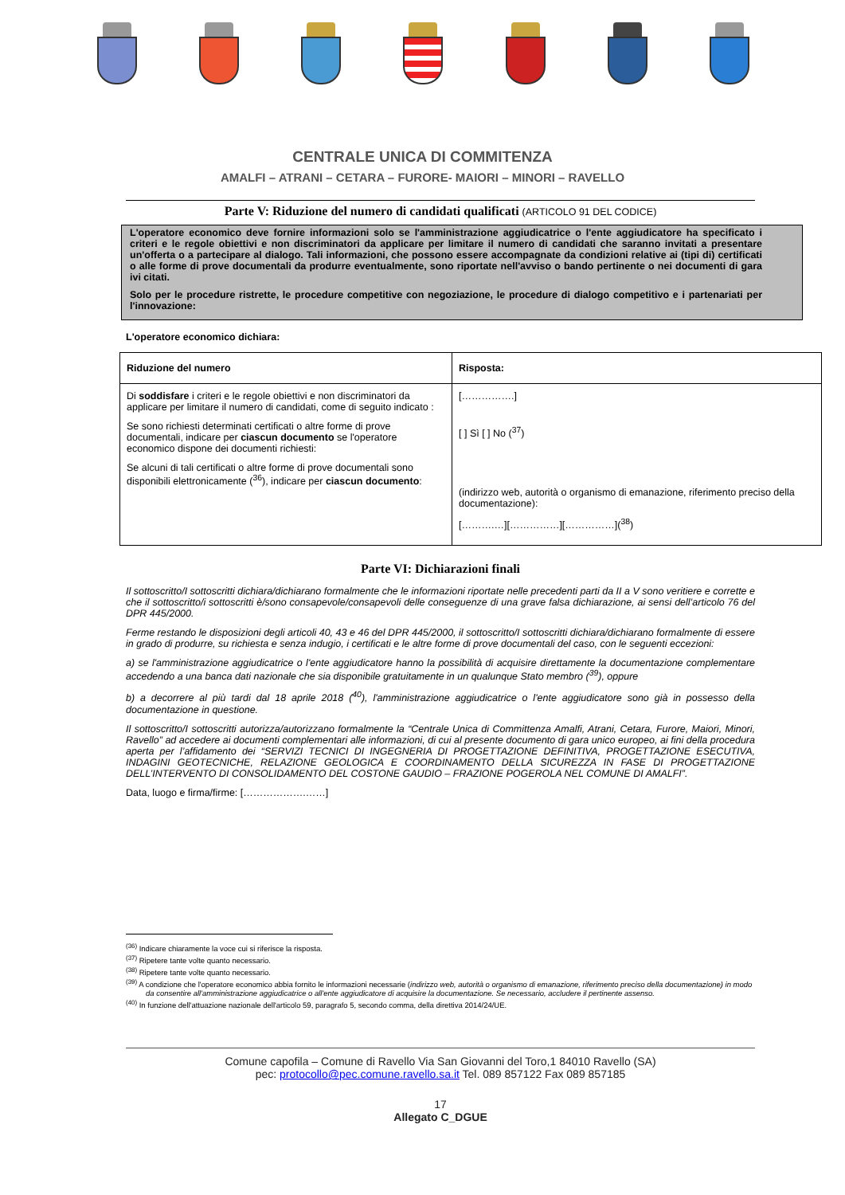CENTRALE UNICA DI COMMITENZA
AMALFI – ATRANI – CETARA – FURORE- MAIORI – MINORI – RAVELLO
Parte V: Riduzione del numero di candidati qualificati (ARTICOLO 91 DEL CODICE)
L'operatore economico deve fornire informazioni solo se l'amministrazione aggiudicatrice o l'ente aggiudicatore ha specificato i criteri e le regole obiettivi e non discriminatori da applicare per limitare il numero di candidati che saranno invitati a presentare un'offerta o a partecipare al dialogo. Tali informazioni, che possono essere accompagnate da condizioni relative ai (tipi di) certificati o alle forme di prove documentali da produrre eventualmente, sono riportate nell'avviso o bando pertinente o nei documenti di gara ivi citati.
Solo per le procedure ristrette, le procedure competitive con negoziazione, le procedure di dialogo competitivo e i partenariati per l'innovazione:
L'operatore economico dichiara:
| Riduzione del numero | Risposta: |
| --- | --- |
| Di soddisfare i criteri e le regole obiettivi e non discriminatori da applicare per limitare il numero di candidati, come di seguito indicato : Se sono richiesti determinati certificati o altre forme di prove documentali, indicare per ciascun documento se l'operatore economico dispone dei documenti richiesti: Se alcuni di tali certificati o altre forme di prove documentali sono disponibili elettronicamente (<sup>36</sup>), indicare per ciascun documento : | […………….] [ ] Sì [ ] No (<sup>37</sup>) (indirizzo web, autorità o organismo di emanazione, riferimento preciso della documentazione): [……….…][……………][……………](<sup>38</sup>) |
Parte VI: Dichiarazioni finali
Il sottoscritto/I sottoscritti dichiara/dichiarano formalmente che le informazioni riportate nelle precedenti parti da II a V sono veritiere e corrette e che il sottoscritto/i sottoscritti è/sono consapevole/consapevoli delle conseguenze di una grave falsa dichiarazione, ai sensi dell’articolo 76 del DPR 445/2000.
Ferme restando le disposizioni degli articoli 40, 43 e 46 del DPR 445/2000, il sottoscritto/I sottoscritti dichiara/dichiarano formalmente di essere in grado di produrre, su richiesta e senza indugio, i certificati e le altre forme di prove documentali del caso, con le seguenti eccezioni:
a) se l'amministrazione aggiudicatrice o l'ente aggiudicatore hanno la possibilità di acquisire direttamente la documentazione complementare accedendo a una banca dati nazionale che sia disponibile gratuitamente in un qualunque Stato membro (<sup>39</sup>), oppure
b) a decorrere al più tardi dal 18 aprile 2018 (<sup>40</sup>), l'amministrazione aggiudicatrice o l'ente aggiudicatore sono già in possesso della documentazione in questione.
Il sottoscritto/I sottoscritti autorizza/autorizzano formalmente la “Centrale Unica di Committenza Amalfi, Atrani, Cetara, Furore, Maiori, Minori, Ravello” ad accedere ai documenti complementari alle informazioni, di cui al presente documento di gara unico europeo, ai fini della procedura aperta per l’affidamento dei “SERVIZI TECNICI DI INGEGNERIA DI PROGETTAZIONE DEFINITIVA, PROGETTAZIONE ESECUTIVA, INDAGINI GEOTECNICHE, RELAZIONE GEOLOGICA E COORDINAMENTO DELLA SICUREZZA IN FASE DI PROGETTAZIONE DELL’INTERVENTO DI CONSOLIDAMENTO DEL COSTONE GAUDIO – FRAZIONE POGEROLA NEL COMUNE DI AMALFI”.
Data, luogo e firma/firme: [……………….……]
<sup>(36)</sup> Indicare chiaramente la voce cui si riferisce la risposta.
<sup>(37)</sup> Ripetere tante volte quanto necessario.
<sup>(38)</sup> Ripetere tante volte quanto necessario.
<sup>(39)</sup> A condizione che l'operatore economico abbia fornito le informazioni necessarie (indirizzo web, autorità o organismo di emanazione, riferimento preciso della documentazione) in modo da consentire all'amministrazione aggiudicatrice o all'ente aggiudicatore di acquisire la documentazione. Se necessario, accludere il pertinente assenso.
<sup>(40)</sup> In funzione dell'attuazione nazionale dell'articolo 59, paragrafo 5, secondo comma, della direttiva 2014/24/UE.
Comune capofila – Comune di Ravello Via San Giovanni del Toro,1 84010 Ravello (SA)
pec: protocollo@pec.comune.ravello.sa.it Tel. 089 857122 Fax 089 857185
17
Allegato C_DGUE